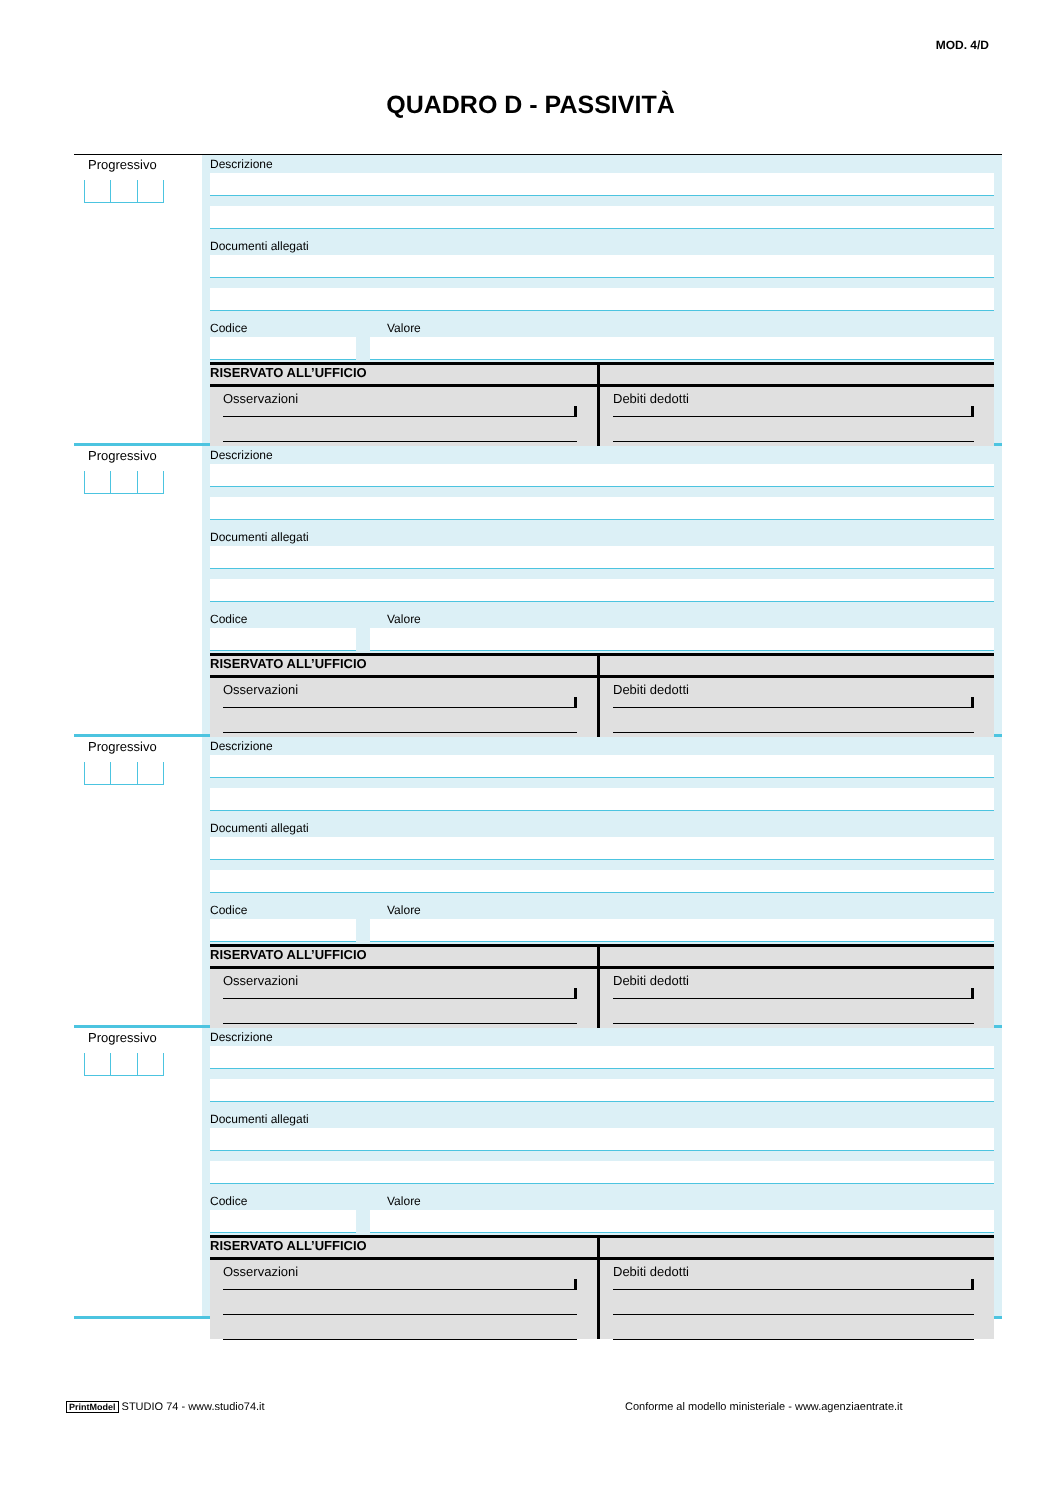MOD. 4/D
QUADRO D - PASSIVITÀ
Progressivo
Descrizione
Documenti allegati
Codice Valore
RISERVATO ALL’UFFICIO
Osservazioni Debiti dedotti
Progressivo
Descrizione
Documenti allegati
Codice Valore
RISERVATO ALL’UFFICIO
Osservazioni Debiti dedotti
Progressivo
Descrizione
Documenti allegati
Codice Valore
RISERVATO ALL’UFFICIO
Osservazioni Debiti dedotti
Progressivo
Descrizione
Documenti allegati
Codice Valore
RISERVATO ALL’UFFICIO
Osservazioni Debiti dedotti
PrintModel STUDIO 74 - www.studio74.it
Conforme al modello ministeriale - www.agenziaentrate.it